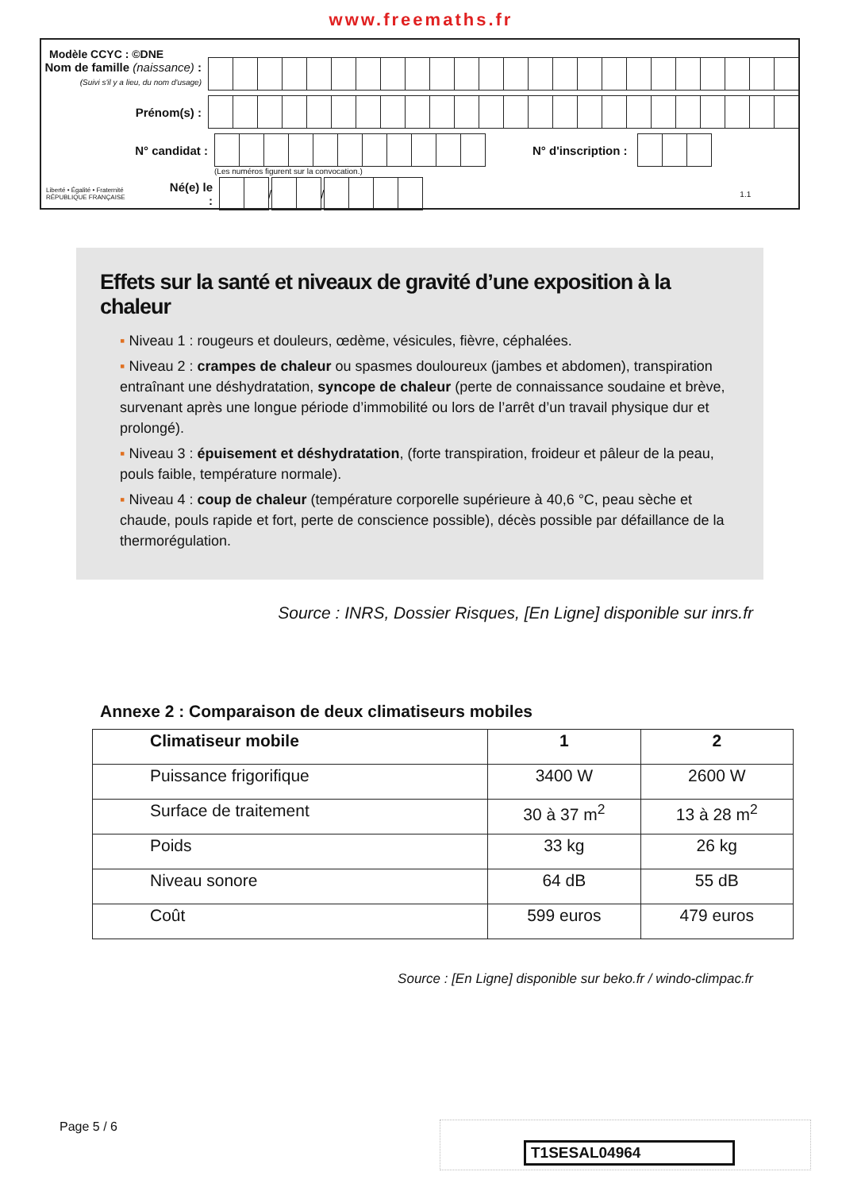www.freemaths.fr
Modèle CCYC : ©DNE
Nom de famille (naissance) :
(Suivi s'il y a lieu, du nom d'usage)
Prénom(s) :
N° candidat : N° d'inscription :
(Les numéros figurent sur la convocation.)
Liberté • Égalité • Fraternité
RÉPUBLIQUE FRANÇAISE
Né(e) le :
/
/
1.1
Effets sur la santé et niveaux de gravité d’une exposition à la chaleur
▪ Niveau 1 : rougeurs et douleurs, œdème, vésicules, fièvre, céphalées.
▪ Niveau 2 : crampes de chaleur ou spasmes douloureux (jambes et abdomen), transpiration entraînant une déshydratation, syncope de chaleur (perte de connaissance soudaine et brève, survenant après une longue période d’immobilité ou lors de l’arrêt d’un travail physique dur et prolongé).
▪ Niveau 3 : épuisement et déshydratation, (forte transpiration, froideur et pâleur de la peau, pouls faible, température normale).
▪ Niveau 4 : coup de chaleur (température corporelle supérieure à 40,6 °C, peau sèche et chaude, pouls rapide et fort, perte de conscience possible), décès possible par défaillance de la thermorégulation.
Source : INRS, Dossier Risques, [En Ligne] disponible sur inrs.fr
Annexe 2 : Comparaison de deux climatiseurs mobiles
| Climatiseur mobile | 1 | 2 |
| --- | --- | --- |
| Puissance frigorifique | 3400 W | 2600 W |
| Surface de traitement | 30 à 37 m<sup>2</sup> | 13 à 28 m<sup>2</sup> |
| Poids | 33 kg | 26 kg |
| Niveau sonore | 64 dB | 55 dB |
| Coût | 599 euros | 479 euros |
Source : [En Ligne] disponible sur beko.fr / windo-climpac.fr
Page 5 / 6 T1SESAL04964